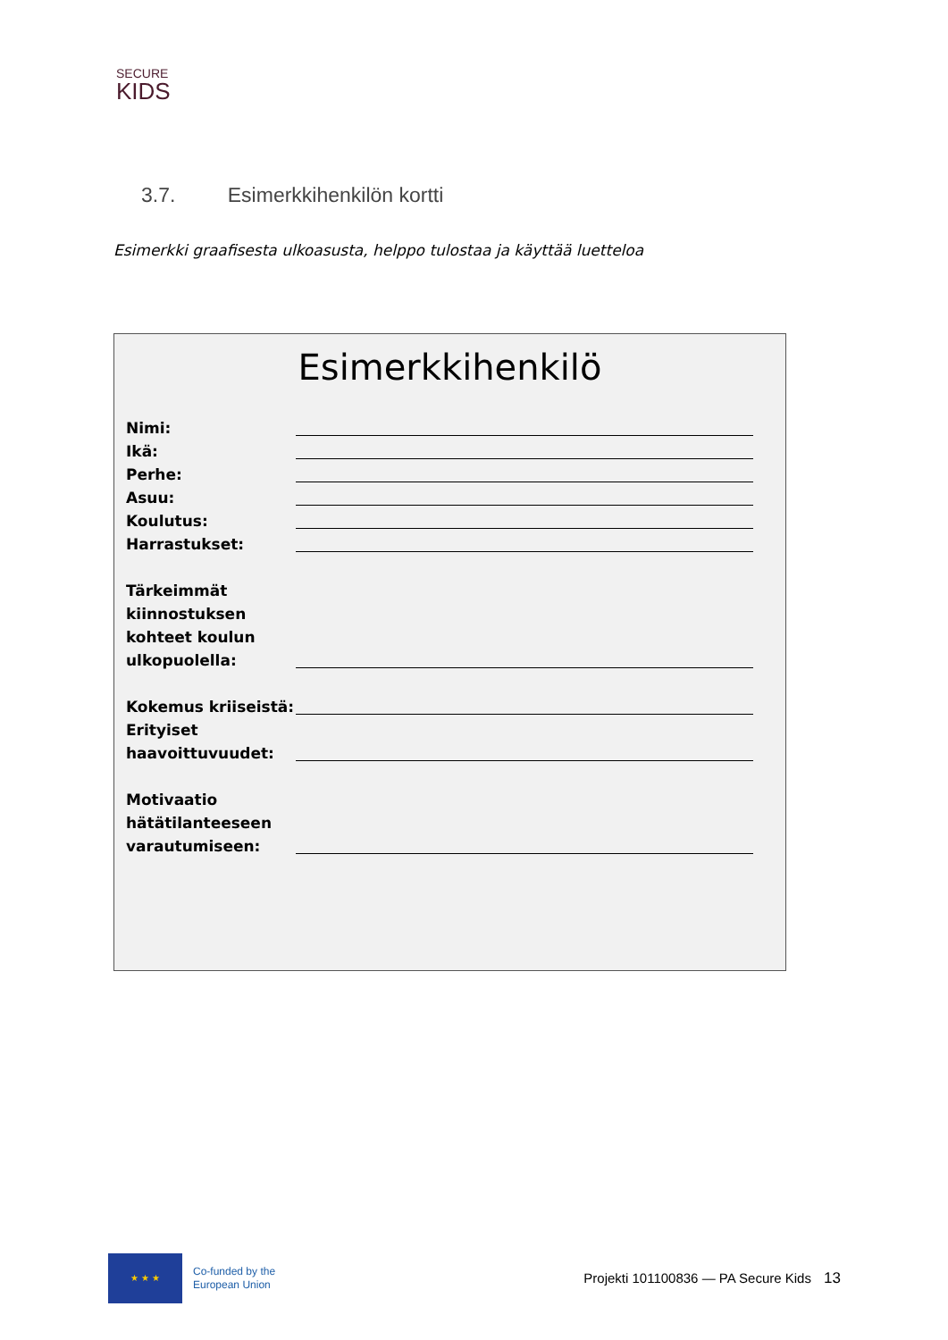SECURE
KIDS
3.7. Esimerkkihenkilön kortti
Esimerkki graafisesta ulkoasusta, helppo tulostaa ja käyttää luetteloa
Esimerkkihenkilö
Nimi:
Ikä:
Perhe:
Asuu:
Koulutus:
Harrastukset:
Tärkeimmät kiinnostuksen kohteet koulun ulkopuolella:
Kokemus kriiseistä:
Erityiset haavoittuvuudet:
Motivaatio hätätilanteeseen varautumiseen:
★ ★ ★
Co-funded by the
European Union
Projekti 101100836 — PA Secure Kids 13